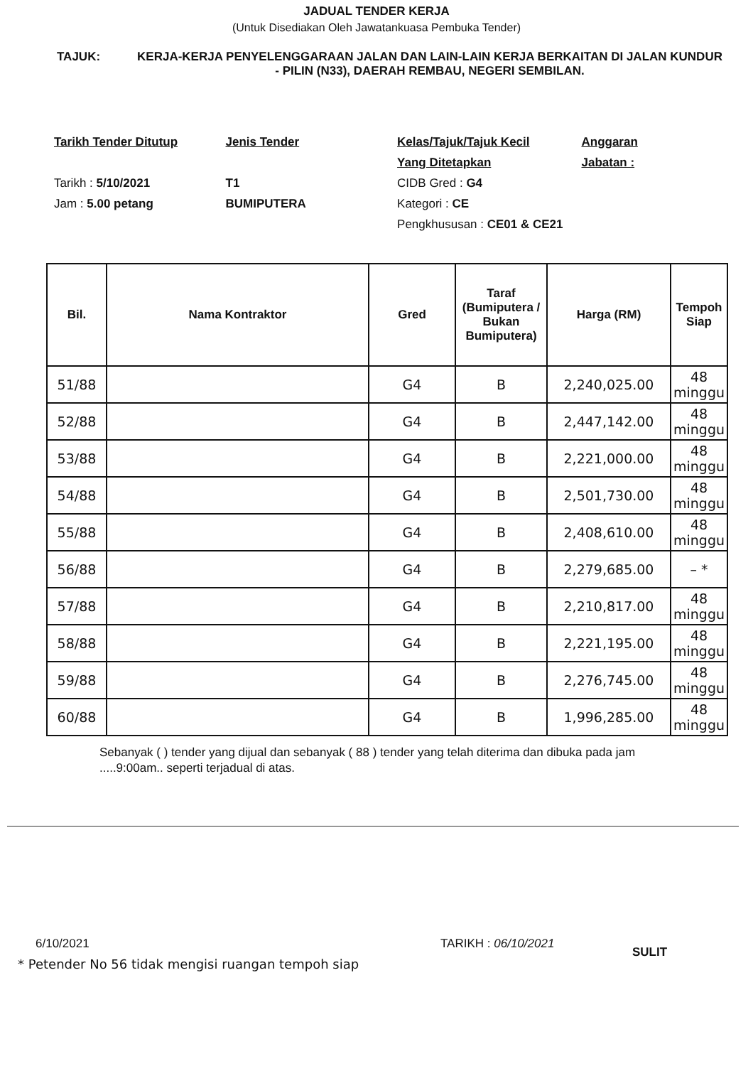JADUAL TENDER KERJA
(Untuk Disediakan Oleh Jawatankuasa Pembuka Tender)
TAJUK: KERJA-KERJA PENYELENGGARAAN JALAN DAN LAIN-LAIN KERJA BERKAITAN DI JALAN KUNDUR - PILIN (N33), DAERAH REMBAU, NEGERI SEMBILAN.
Tarikh Tender Ditutup
Tarikh : 5/10/2021
Jam : 5.00 petang
Jenis Tender
T1
BUMIPUTERA
Kelas/Tajuk/Tajuk Kecil
Yang Ditetapkan
CIDB Gred : G4
Kategori : CE
Pengkhususan : CE01 & CE21
Anggaran
Jabatan :
| Bil. | Nama Kontraktor | Gred | Taraf (Bumiputera / Bukan Bumiputera) | Harga (RM) | Tempoh Siap |
| --- | --- | --- | --- | --- | --- |
| 51/88 | | G4 | B | 2,240,025.00 | 48 minggu |
| 52/88 | | G4 | B | 2,447,142.00 | 48 minggu |
| 53/88 | | G4 | B | 2,221,000.00 | 48 minggu |
| 54/88 | | G4 | B | 2,501,730.00 | 48 minggu |
| 55/88 | | G4 | B | 2,408,610.00 | 48 minggu |
| 56/88 | | G4 | B | 2,279,685.00 | – * |
| 57/88 | | G4 | B | 2,210,817.00 | 48 minggu |
| 58/88 | | G4 | B | 2,221,195.00 | 48 minggu |
| 59/88 | | G4 | B | 2,276,745.00 | 48 minggu |
| 60/88 | | G4 | B | 1,996,285.00 | 48 minggu |
Sebanyak ( ) tender yang dijual dan sebanyak ( 88 ) tender yang telah diterima dan dibuka pada jam .....9:00am.. seperti terjadual di atas.
6/10/2021 TARIKH : 06/10/2021
* Petender No 56 tidak mengisi ruangan tempoh siap
SULIT